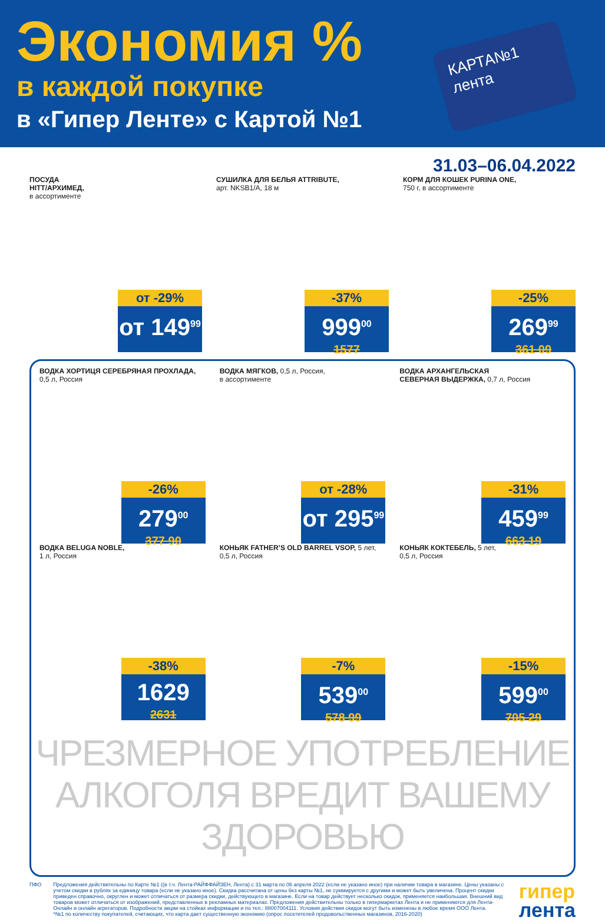Экономия %
в каждой покупке
в «Гипер Ленте» с Картой №1
КАРТА№1
лента
31.03–06.04.2022
ПОСУДА
HITT/АРХИМЕД,
в ассортименте
от -29%
от 149<sup>99</sup>
СУШИЛКА ДЛЯ БЕЛЬЯ ATTRIBUTE,
арт. NKSB1/A, 18 м
-37%
999<sup>00</sup>
1577
КОРМ ДЛЯ КОШЕК PURINA ONE,
750 г, в ассортименте
-25%
269<sup>99</sup>
361 09
ВОДКА ХОРТИЦЯ СЕРЕБРЯНАЯ ПРОХЛАДА,
0,5 л, Россия
-26%
279<sup>00</sup>
377 90
ВОДКА МЯГКОВ, 0,5 л, Россия,
в ассортименте
от -28%
от 295<sup>99</sup>
ВОДКА АРХАНГЕЛЬСКАЯ
СЕВЕРНАЯ ВЫДЕРЖКА, 0,7 л, Россия
-31%
459<sup>99</sup>
663 19
ВОДКА BELUGA NOBLE,
1 л, Россия
-38%
1629
2631
КОНЬЯК FATHER’S OLD BARREL VSOP, 5 лет,
0,5 л, Россия
-7%
539<sup>00</sup>
578 99
КОНЬЯК КОКТЕБЕЛЬ, 5 лет,
0,5 л, Россия
-15%
599<sup>00</sup>
705 29
ЧРЕЗМЕРНОЕ УПОТРЕБЛЕНИЕ АЛКОГОЛЯ ВРЕДИТ ВАШЕМУ ЗДОРОВЬЮ
ПФО Предложения действительны по Карте №1 ((в т.ч. Лента-РАЙФФАЙЗЕН, Лента) с 31 марта по 06 апреля 2022 (если не указано иное) при наличии товара в магазине. Цены указаны с учетом скидки в рублях за единицу товара (если не указано иное). Скидка рассчитана от цены без карты №1, не суммируется с другими и может быть увеличена. Процент скидки приведен справочно, округлен и может отличаться от размера скидки, действующего в магазине. Если на товар действует несколько скидок, применяется наибольшая. Внешний вид товаров может отличаться от изображений, представленных в рекламных материалах. Предложения действительны только в гипермаркетах Лента и не применяются для Лента-Онлайн и онлайн агрегаторов. Подробности акции на стойках информации и по тел.: 88007004111. Условия действия скидок могут быть изменены в любое время ООО Лента.
*№1 по количеству покупателей, считающих, что карта дает существенную экономию (опрос посетителей продовольственных магазинов, 2016-2020)
гипер
лента